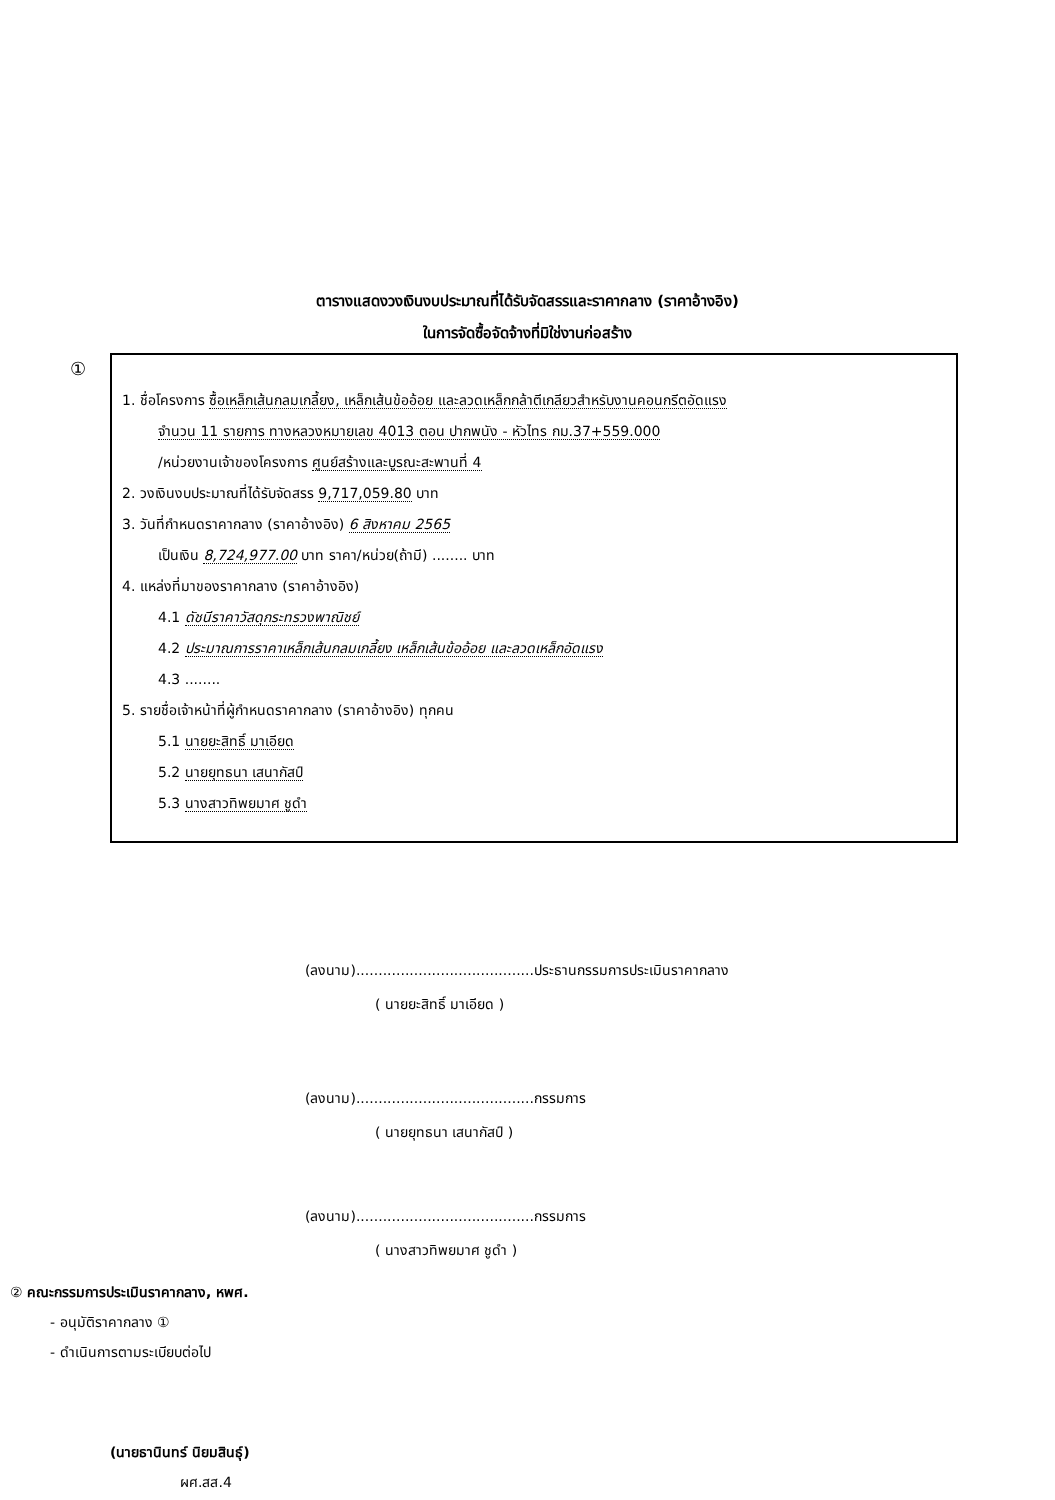ตารางแสดงวงเงินงบประมาณที่ได้รับจัดสรรและราคากลาง (ราคาอ้างอิง)
ในการจัดซื้อจัดจ้างที่มิใช่งานก่อสร้าง
①
1. ชื่อโครงการ ซื้อเหล็กเส้นกลมเกลี้ยง, เหล็กเส้นข้ออ้อย และลวดเหล็กกล้าตีเกลียวสำหรับงานคอนกรีตอัดแรง
จำนวน 11 รายการ ทางหลวงหมายเลข 4013 ตอน ปากพนัง - หัวไทร กม.37+559.000
/หน่วยงานเจ้าของโครงการ ศูนย์สร้างและบูรณะสะพานที่ 4
2. วงเงินงบประมาณที่ได้รับจัดสรร 9,717,059.80 บาท
3. วันที่กำหนดราคากลาง (ราคาอ้างอิง) 6 สิงหาคม 2565
เป็นเงิน 8,724,977.00 บาท ราคา/หน่วย(ถ้ามี) ........ บาท
4. แหล่งที่มาของราคากลาง (ราคาอ้างอิง)
4.1 ดัชนีราคาวัสดุกระทรวงพาณิชย์
4.2 ประมาณการราคาเหล็กเส้นกลมเกลี้ยง เหล็กเส้นข้ออ้อย และลวดเหล็กอัดแรง
4.3 ........
5. รายชื่อเจ้าหน้าที่ผู้กำหนดราคากลาง (ราคาอ้างอิง) ทุกคน
5.1 นายยะสิทธิ์ มาเอียด
5.2 นายยุทธนา เสนากัสป์
5.3 นางสาวทิพยมาศ ชูดำ
(ลงนาม)........................................ประธานกรรมการประเมินราคากลาง
( นายยะสิทธิ์ มาเอียด )
(ลงนาม)........................................กรรมการ
( นายยุทธนา เสนากัสป์ )
(ลงนาม)........................................กรรมการ
( นางสาวทิพยมาศ ชูดำ )
② คณะกรรมการประเมินราคากลาง, หพศ.
- อนุมัติราคากลาง ①
- ดำเนินการตามระเบียบต่อไป
(นายธานินทร์ นิยมสินธุ์)
ผศ.สส.4